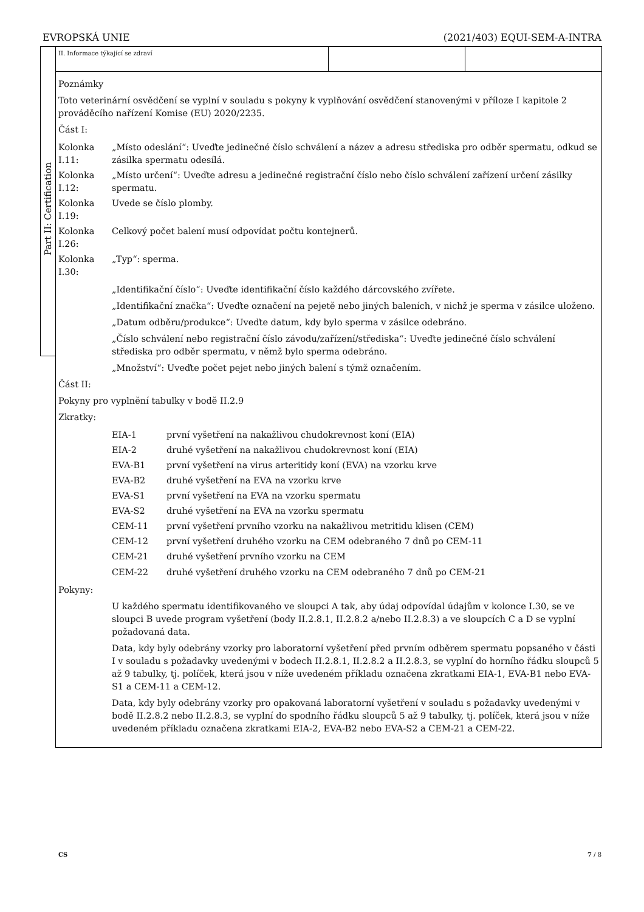EVROPSKÁ UNIE (2021/403) EQUI-SEM-A-INTRA
Part II: Certification
II. Informace týkající se zdraví
Poznámky
Toto veterinární osvědčení se vyplní v souladu s pokyny k vyplňování osvědčení stanovenými v příloze I kapitole 2 prováděcího nařízení Komise (EU) 2020/2235.
Část I:
| Kolonka I.11: | „Místo odeslání“: Uveďte jedinečné číslo schválení a název a adresu střediska pro odběr spermatu, odkud se zásilka spermatu odesílá. |
| Kolonka I.12: | „Místo určení“: Uveďte adresu a jedinečné registrační číslo nebo číslo schválení zařízení určení zásilky spermatu. |
| Kolonka I.19: | Uvede se číslo plomby. |
| Kolonka I.26: | Celkový počet balení musí odpovídat počtu kontejnerů. |
| Kolonka I.30: | „Typ“: sperma. |
„Identifikační číslo“: Uveďte identifikační číslo každého dárcovského zvířete.
„Identifikační značka“: Uveďte označení na pejetě nebo jiných baleních, v nichž je sperma v zásilce uloženo.
„Datum odběru/produkce“: Uveďte datum, kdy bylo sperma v zásilce odebráno.
„Číslo schválení nebo registrační číslo závodu/zařízení/střediska“: Uveďte jedinečné číslo schválení střediska pro odběr spermatu, v němž bylo sperma odebráno.
„Množství“: Uveďte počet pejet nebo jiných balení s týmž označením.
Část II:
Pokyny pro vyplnění tabulky v bodě II.2.9
Zkratky:
| EIA-1 | první vyšetření na nakažlivou chudokrevnost koní (EIA) |
| EIA-2 | druhé vyšetření na nakažlivou chudokrevnost koní (EIA) |
| EVA-B1 | první vyšetření na virus arteritidy koní (EVA) na vzorku krve |
| EVA-B2 | druhé vyšetření na EVA na vzorku krve |
| EVA-S1 | první vyšetření na EVA na vzorku spermatu |
| EVA-S2 | druhé vyšetření na EVA na vzorku spermatu |
| CEM-11 | první vyšetření prvního vzorku na nakažlivou metritidu klisen (CEM) |
| CEM-12 | první vyšetření druhého vzorku na CEM odebraného 7 dnů po CEM-11 |
| CEM-21 | druhé vyšetření prvního vzorku na CEM |
| CEM-22 | druhé vyšetření druhého vzorku na CEM odebraného 7 dnů po CEM-21 |
Pokyny:
U každého spermatu identifikovaného ve sloupci A tak, aby údaj odpovídal údajům v kolonce I.30, se ve sloupci B uvede program vyšetření (body II.2.8.1, II.2.8.2 a/nebo II.2.8.3) a ve sloupcích C a D se vyplní požadovaná data.
Data, kdy byly odebrány vzorky pro laboratorní vyšetření před prvním odběrem spermatu popsaného v části I v souladu s požadavky uvedenými v bodech II.2.8.1, II.2.8.2 a II.2.8.3, se vyplní do horního řádku sloupců 5 až 9 tabulky, tj. políček, která jsou v níže uvedeném příkladu označena zkratkami EIA-1, EVA-B1 nebo EVA-S1 a CEM-11 a CEM-12.
Data, kdy byly odebrány vzorky pro opakovaná laboratorní vyšetření v souladu s požadavky uvedenými v bodě II.2.8.2 nebo II.2.8.3, se vyplní do spodního řádku sloupců 5 až 9 tabulky, tj. políček, která jsou v níže uvedeném příkladu označena zkratkami EIA-2, EVA-B2 nebo EVA-S2 a CEM-21 a CEM-22.
CS 7 / 8